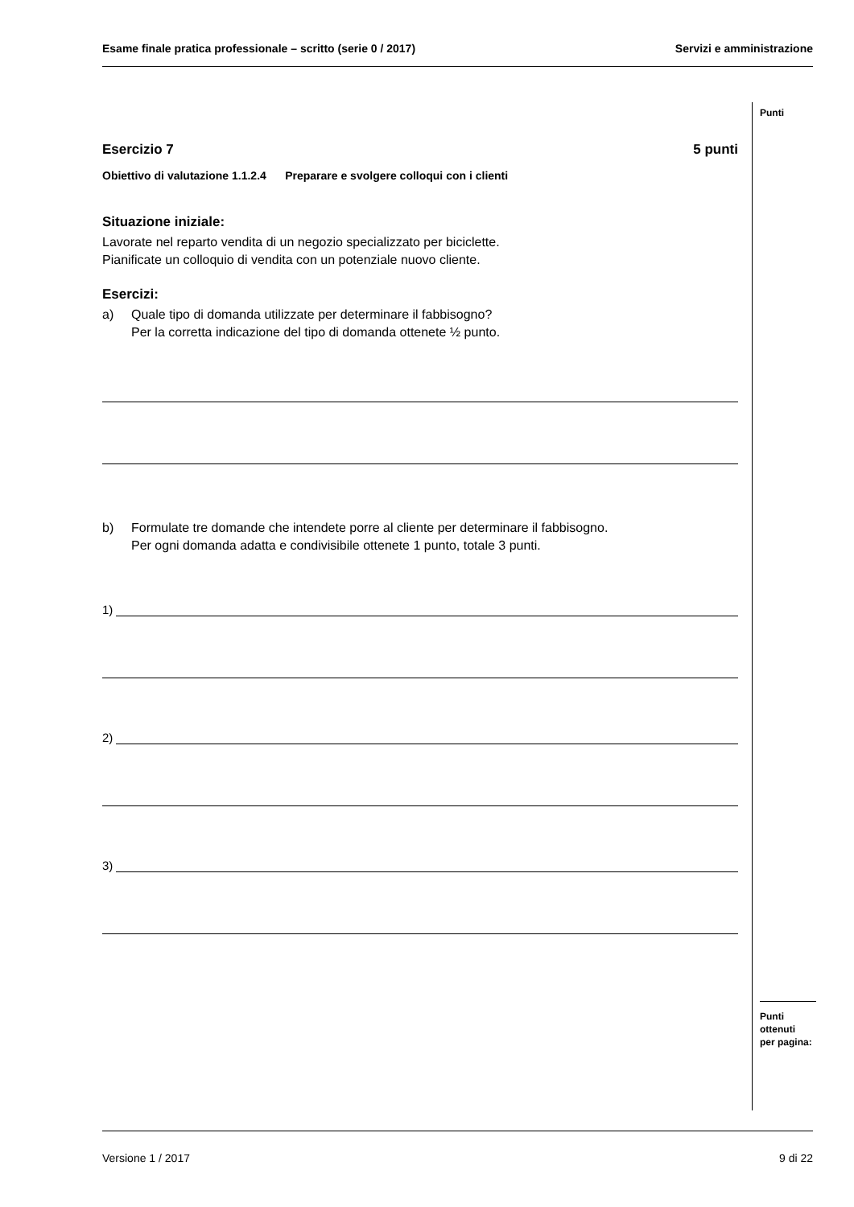Esame finale pratica professionale – scritto (serie 0 / 2017) Servizi e amministrazione
Punti
Punti
ottenuti
per pagina:
Esercizio 7 5 punti
Obiettivo di valutazione 1.1.2.4 Preparare e svolgere colloqui con i clienti
Situazione iniziale:
Lavorate nel reparto vendita di un negozio specializzato per biciclette.
Pianificate un colloquio di vendita con un potenziale nuovo cliente.
Esercizi:
a) Quale tipo di domanda utilizzate per determinare il fabbisogno?
Per la corretta indicazione del tipo di domanda ottenete ½ punto.
b) Formulate tre domande che intendete porre al cliente per determinare il fabbisogno.
Per ogni domanda adatta e condivisibile ottenete 1 punto, totale 3 punti.
1)
2)
3)
Versione 1 / 2017 9 di 22